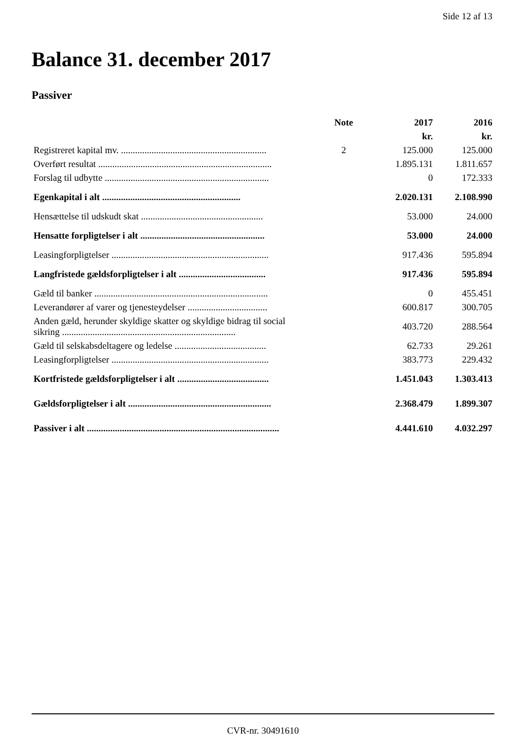Side 12 af 13
Balance 31. december 2017
Passiver
| | Note | 2017 | 2016 |
| --- | --- | --- | --- |
| | | kr. | kr. |
| Registreret kapital mv. .............................................................. | 2 | 125.000 | 125.000 |
| Overført resultat .......................................................................... | | 1.895.131 | 1.811.657 |
| Forslag til udbytte ...................................................................... | | 0 | 172.333 |
| Egenkapital i alt ........................................................... | | 2.020.131 | 2.108.990 |
| Hensættelse til udskudt skat .................................................... | | 53.000 | 24.000 |
| Hensatte forpligtelser i alt ..................................................... | | 53.000 | 24.000 |
| Leasingforpligtelser ................................................................... | | 917.436 | 595.894 |
| Langfristede gældsforpligtelser i alt ..................................... | | 917.436 | 595.894 |
| Gæld til banker .......................................................................... | | 0 | 455.451 |
| Leverandører af varer og tjenesteydelser .................................. | | 600.817 | 300.705 |
| Anden gæld, herunder skyldige skatter og skyldige bidrag til social sikring .......................................................................... | | 403.720 | 288.564 |
| Gæld til selskabsdeltagere og ledelse ....................................... | | 62.733 | 29.261 |
| Leasingforpligtelser ................................................................... | | 383.773 | 229.432 |
| Kortfristede gældsforpligtelser i alt ....................................... | | 1.451.043 | 1.303.413 |
| Gældsforpligtelser i alt ............................................................. | | 2.368.479 | 1.899.307 |
| Passiver i alt .................................................................................. | | 4.441.610 | 4.032.297 |
CVR-nr. 30491610